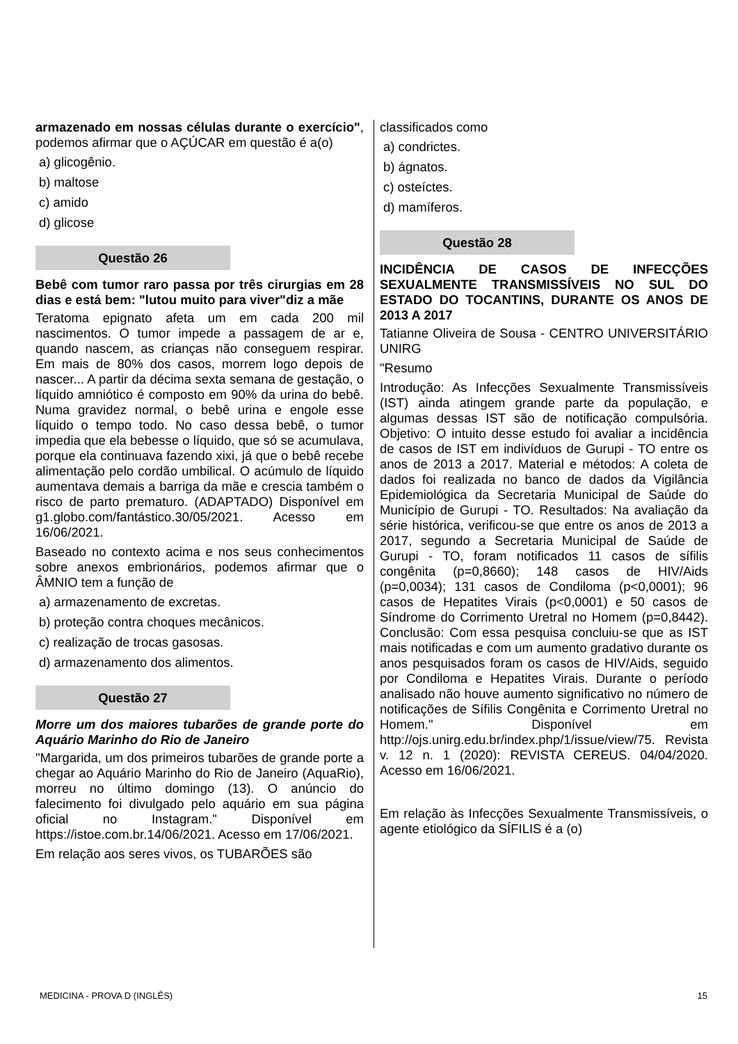armazenado em nossas células durante o exercício", podemos afirmar que o AÇÚCAR em questão é a(o)
a) glicogênio.
b) maltose
c) amido
d) glicose
Questão 26
Bebê com tumor raro passa por três cirurgias em 28 dias e está bem: "lutou muito para viver"diz a mãe
Teratoma epignato afeta um em cada 200 mil nascimentos. O tumor impede a passagem de ar e, quando nascem, as crianças não conseguem respirar. Em mais de 80% dos casos, morrem logo depois de nascer... A partir da décima sexta semana de gestação, o líquido amniótico é composto em 90% da urina do bebê. Numa gravidez normal, o bebê urina e engole esse líquido o tempo todo. No caso dessa bebê, o tumor impedia que ela bebesse o líquido, que só se acumulava, porque ela continuava fazendo xixi, já que o bebê recebe alimentação pelo cordão umbilical. O acúmulo de líquido aumentava demais a barriga da mãe e crescia também o risco de parto prematuro. (ADAPTADO) Disponível em g1.globo.com/fantástico.30/05/2021. Acesso em 16/06/2021.
Baseado no contexto acima e nos seus conhecimentos sobre anexos embrionários, podemos afirmar que o ÂMNIO tem a função de
a) armazenamento de excretas.
b) proteção contra choques mecânicos.
c) realização de trocas gasosas.
d) armazenamento dos alimentos.
Questão 27
Morre um dos maiores tubarões de grande porte do Aquário Marinho do Rio de Janeiro
"Margarida, um dos primeiros tubarões de grande porte a chegar ao Aquário Marinho do Rio de Janeiro (AquaRio), morreu no último domingo (13). O anúncio do falecimento foi divulgado pelo aquário em sua página oficial no Instagram." Disponível em https://istoe.com.br.14/06/2021. Acesso em 17/06/2021.
Em relação aos seres vivos, os TUBARÕES são
classificados como
a) condrictes.
b) ágnatos.
c) osteíctes.
d) mamíferos.
Questão 28
INCIDÊNCIA DE CASOS DE INFECÇÕES SEXUALMENTE TRANSMISSÍVEIS NO SUL DO ESTADO DO TOCANTINS, DURANTE OS ANOS DE 2013 A 2017
Tatianne Oliveira de Sousa - CENTRO UNIVERSITÁRIO UNIRG
"Resumo
Introdução: As Infecções Sexualmente Transmissíveis (IST) ainda atingem grande parte da população, e algumas dessas IST são de notificação compulsória. Objetivo: O intuito desse estudo foi avaliar a incidência de casos de IST em indivíduos de Gurupi - TO entre os anos de 2013 a 2017. Material e métodos: A coleta de dados foi realizada no banco de dados da Vigilância Epidemiológica da Secretaria Municipal de Saúde do Município de Gurupi - TO. Resultados: Na avaliação da série histórica, verificou-se que entre os anos de 2013 a 2017, segundo a Secretaria Municipal de Saúde de Gurupi - TO, foram notificados 11 casos de sífilis congênita (p=0,8660); 148 casos de HIV/Aids (p=0,0034); 131 casos de Condiloma (p<0,0001); 96 casos de Hepatites Virais (p<0,0001) e 50 casos de Síndrome do Corrimento Uretral no Homem (p=0,8442). Conclusão: Com essa pesquisa concluiu-se que as IST mais notificadas e com um aumento gradativo durante os anos pesquisados foram os casos de HIV/Aids, seguido por Condiloma e Hepatites Virais. Durante o período analisado não houve aumento significativo no número de notificações de Sífilis Congênita e Corrimento Uretral no Homem." Disponível em http://ojs.unirg.edu.br/index.php/1/issue/view/75. Revista v. 12 n. 1 (2020): REVISTA CEREUS. 04/04/2020. Acesso em 16/06/2021.
Em relação às Infecções Sexualmente Transmissíveis, o agente etiológico da SÍFILIS é a (o)
MEDICINA - PROVA D (INGLÊS) 15